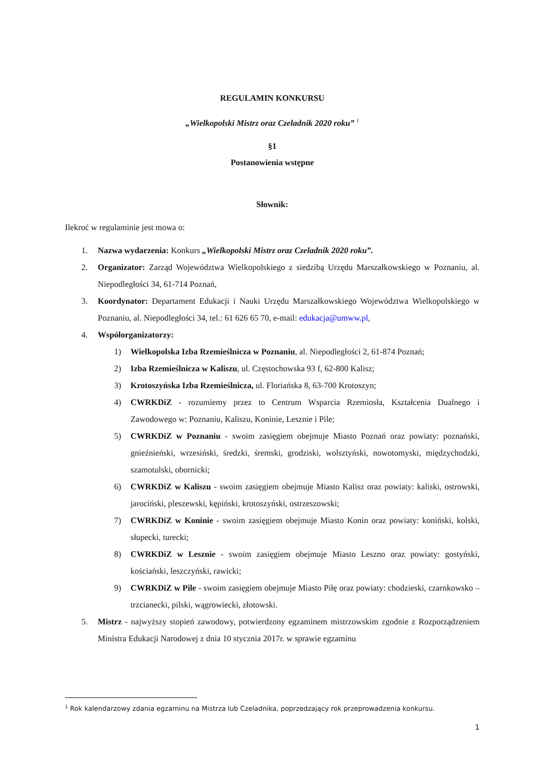REGULAMIN KONKURSU
„Wielkopolski Mistrz oraz Czeladnik 2020 roku” <sup>1</sup>
§1
Postanowienia wstępne
Słownik:
Ilekroć w regulaminie jest mowa o:
1. Nazwa wydarzenia: Konkurs „Wielkopolski Mistrz oraz Czeladnik 2020 roku”.
2. Organizator: Zarząd Województwa Wielkopolskiego z siedzibą Urzędu Marszałkowskiego w Poznaniu, al. Niepodległości 34, 61-714 Poznań,
3. Koordynator: Departament Edukacji i Nauki Urzędu Marszałkowskiego Województwa Wielkopolskiego w Poznaniu, al. Niepodległości 34, tel.: 61 626 65 70, e-mail: edukacja@umww.pl,
4. Współorganizatorzy:
1) Wielkopolska Izba Rzemieślnicza w Poznaniu, al. Niepodległości 2, 61-874 Poznań;
2) Izba Rzemieślnicza w Kaliszu, ul. Częstochowska 93 f, 62-800 Kalisz;
3) Krotoszyńska Izba Rzemieślnicza, ul. Floriańska 8, 63-700 Krotoszyn;
4) CWRKDiZ - rozumiemy przez to Centrum Wsparcia Rzemiosła, Kształcenia Dualnego i Zawodowego w: Poznaniu, Kaliszu, Koninie, Lesznie i Pile;
5) CWRKDiZ w Poznaniu - swoim zasięgiem obejmuje Miasto Poznań oraz powiaty: poznański, gnieźnieński, wrzesiński, średzki, śremski, grodziski, wolsztyński, nowotomyski, międzychodzki, szamotulski, obornicki;
6) CWRKDiZ w Kaliszu - swoim zasięgiem obejmuje Miasto Kalisz oraz powiaty: kaliski, ostrowski, jarociński, pleszewski, kępiński, krotoszyński, ostrzeszowski;
7) CWRKDiZ w Koninie - swoim zasięgiem obejmuje Miasto Konin oraz powiaty: koniński, kolski, słupecki, turecki;
8) CWRKDiZ w Lesznie - swoim zasięgiem obejmuje Miasto Leszno oraz powiaty: gostyński, kościański, leszczyński, rawicki;
9) CWRKDiZ w Pile - swoim zasięgiem obejmuje Miasto Piłę oraz powiaty: chodzieski, czarnkowsko – trzcianecki, pilski, wągrowiecki, złotowski.
5. Mistrz - najwyższy stopień zawodowy, potwierdzony egzaminem mistrzowskim zgodnie z Rozporządzeniem Ministra Edukacji Narodowej z dnia 10 stycznia 2017r. w sprawie egzaminu
<sup>1</sup> Rok kalendarzowy zdania egzaminu na Mistrza lub Czeladnika, poprzedzający rok przeprowadzenia konkursu.
1